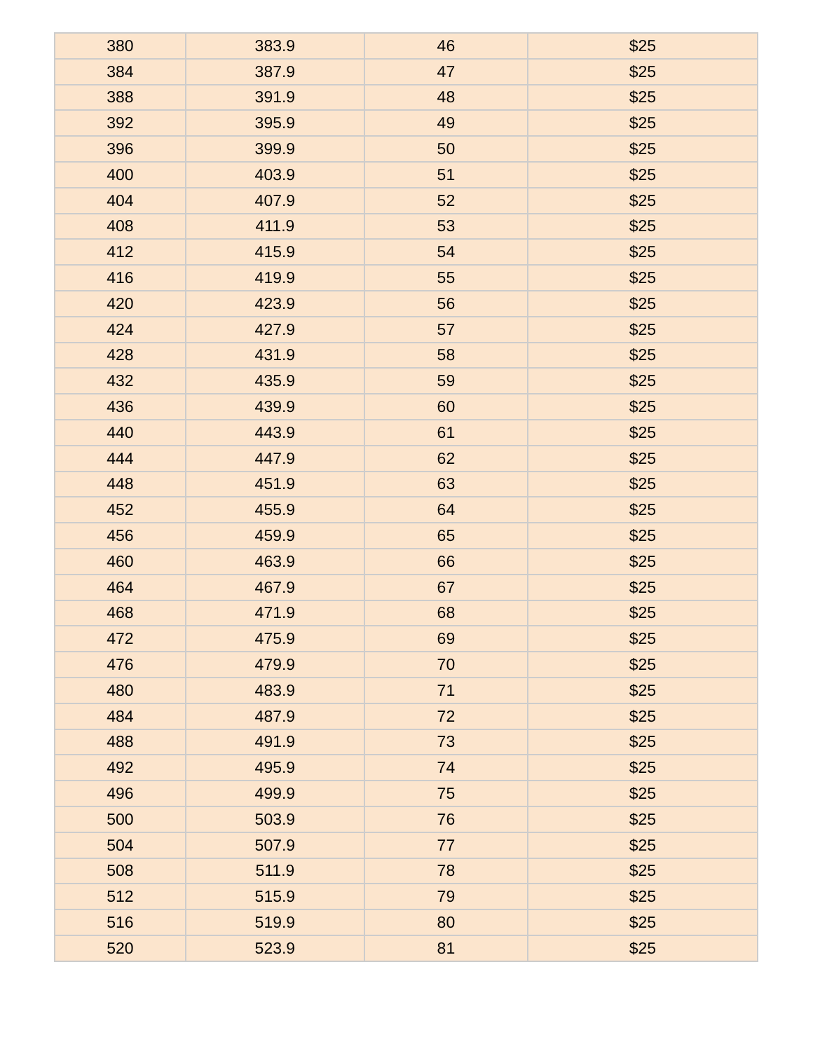| 380 | 383.9 | 46 | $25 |
| 384 | 387.9 | 47 | $25 |
| 388 | 391.9 | 48 | $25 |
| 392 | 395.9 | 49 | $25 |
| 396 | 399.9 | 50 | $25 |
| 400 | 403.9 | 51 | $25 |
| 404 | 407.9 | 52 | $25 |
| 408 | 411.9 | 53 | $25 |
| 412 | 415.9 | 54 | $25 |
| 416 | 419.9 | 55 | $25 |
| 420 | 423.9 | 56 | $25 |
| 424 | 427.9 | 57 | $25 |
| 428 | 431.9 | 58 | $25 |
| 432 | 435.9 | 59 | $25 |
| 436 | 439.9 | 60 | $25 |
| 440 | 443.9 | 61 | $25 |
| 444 | 447.9 | 62 | $25 |
| 448 | 451.9 | 63 | $25 |
| 452 | 455.9 | 64 | $25 |
| 456 | 459.9 | 65 | $25 |
| 460 | 463.9 | 66 | $25 |
| 464 | 467.9 | 67 | $25 |
| 468 | 471.9 | 68 | $25 |
| 472 | 475.9 | 69 | $25 |
| 476 | 479.9 | 70 | $25 |
| 480 | 483.9 | 71 | $25 |
| 484 | 487.9 | 72 | $25 |
| 488 | 491.9 | 73 | $25 |
| 492 | 495.9 | 74 | $25 |
| 496 | 499.9 | 75 | $25 |
| 500 | 503.9 | 76 | $25 |
| 504 | 507.9 | 77 | $25 |
| 508 | 511.9 | 78 | $25 |
| 512 | 515.9 | 79 | $25 |
| 516 | 519.9 | 80 | $25 |
| 520 | 523.9 | 81 | $25 |